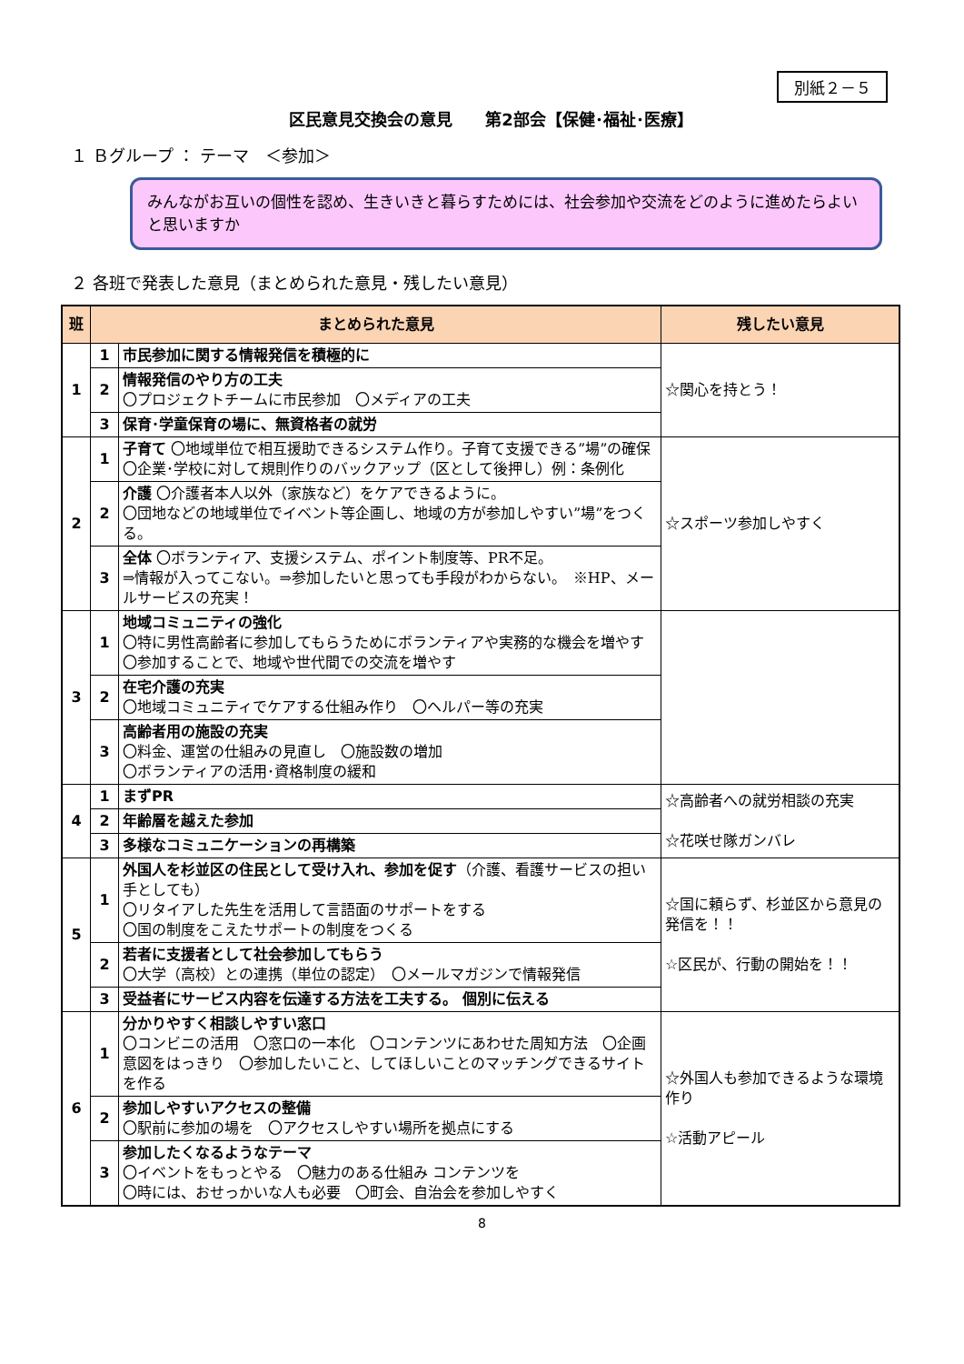別紙２－５
区民意見交換会の意見　　第2部会【保健･福祉･医療】
１ Ｂグループ ： テーマ　＜参加＞
みんながお互いの個性を認め、生きいきと暮らすためには、社会参加や交流をどのように進めたらよいと思いますか
２ 各班で発表した意見（まとめられた意見・残したい意見）
| 班 | まとめられた意見 | | 残したい意見 |
| --- | --- | --- | --- |
| 1 | 1 | 市民参加に関する情報発信を積極的に | ☆関心を持とう！ |
| | 2 | 情報発信のやり方の工夫 〇プロジェクトチームに市民参加 〇メディアの工夫 | |
| | 3 | 保育･学童保育の場に、無資格者の就労 | |
| 2 | 1 | 子育て 〇地域単位で相互援助できるシステム作り。子育て支援できる”場”の確保 〇企業･学校に対して規則作りのバックアップ（区として後押し）例：条例化 | ☆スポーツ参加しやすく |
| | 2 | 介護 〇介護者本人以外（家族など）をケアできるように。 〇団地などの地域単位でイベント等企画し、地域の方が参加しやすい”場”をつくる。 | |
| | 3 | 全体 〇ボランティア、支援システム、ポイント制度等、PR不足。 ⇒情報が入ってこない。⇒参加したいと思っても手段がわからない。 ※HP、メールサービスの充実！ | |
| 3 | 1 | 地域コミュニティの強化 〇特に男性高齢者に参加してもらうためにボランティアや実務的な機会を増やす 〇参加することで、地域や世代間での交流を増やす | |
| | 2 | 在宅介護の充実 〇地域コミュニティでケアする仕組み作り 〇ヘルパー等の充実 | |
| | 3 | 高齢者用の施設の充実 〇料金、運営の仕組みの見直し 〇施設数の増加 〇ボランティアの活用･資格制度の緩和 | |
| 4 | 1 | まずPR | ☆高齢者への就労相談の充実 ☆花咲せ隊ガンバレ |
| | 2 | 年齢層を越えた参加 | |
| | 3 | 多様なコミュニケーションの再構築 | |
| 5 | 1 | 外国人を杉並区の住民として受け入れ、参加を促す （介護、看護サービスの担い手としても） 〇リタイアした先生を活用して言語面のサポートをする 〇国の制度をこえたサポートの制度をつくる | ☆国に頼らず、杉並区から意見の発信を！！ ☆区民が、行動の開始を！！ |
| | 2 | 若者に支援者として社会参加してもらう 〇大学（高校）との連携（単位の認定） 〇メールマガジンで情報発信 | |
| | 3 | 受益者にサービス内容を伝達する方法を工夫する。 個別に伝える | |
| 6 | 1 | 分かりやすく相談しやすい窓口 〇コンビニの活用 〇窓口の一本化 〇コンテンツにあわせた周知方法 〇企画意図をはっきり 〇参加したいこと、してほしいことのマッチングできるサイトを作る | ☆外国人も参加できるような環境作り ☆活動アピール |
| | 2 | 参加しやすいアクセスの整備 〇駅前に参加の場を 〇アクセスしやすい場所を拠点にする | |
| | 3 | 参加したくなるようなテーマ 〇イベントをもっとやる 〇魅力のある仕組み コンテンツを 〇時には、おせっかいな人も必要 〇町会、自治会を参加しやすく | |
8